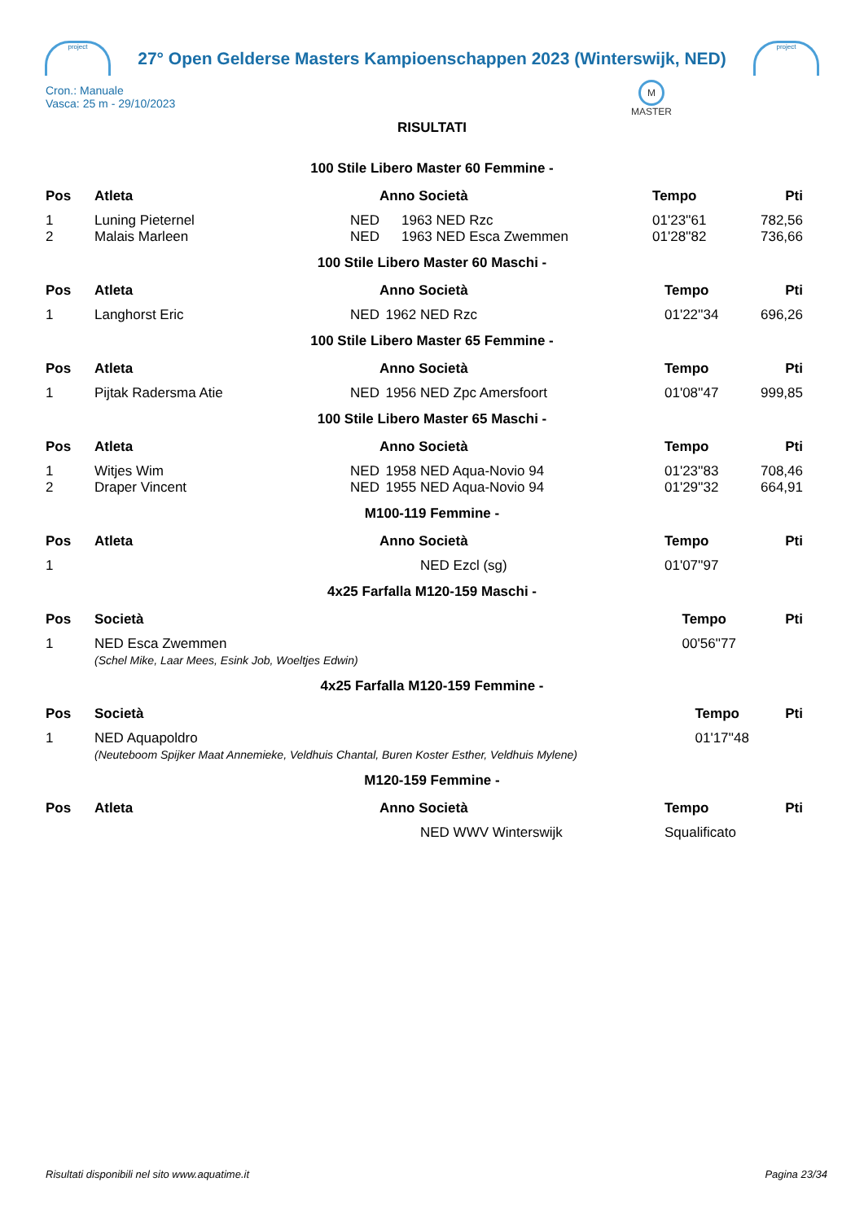project
27° Open Gelderse Masters Kampioenschappen 2023 (Winterswijk, NED)
project
Cron.: Manuale
Vasca: 25 m - 29/10/2023
M
MASTER
RISULTATI
100 Stile Libero Master 60 Femmine -
| Pos | Atleta | | Anno Società | | Tempo | Pti |
| --- | --- | --- | --- | --- | --- | --- |
| 1 | Luning Pieternel | NED | 1963 | NED Rzc | 01'23''61 | 782,56 |
| 2 | Malais Marleen | NED | 1963 | NED Esca Zwemmen | 01'28''82 | 736,66 |
100 Stile Libero Master 60 Maschi -
| Pos | Atleta | | Anno Società | | Tempo | Pti |
| --- | --- | --- | --- | --- | --- | --- |
| 1 | Langhorst Eric | NED | 1962 | NED Rzc | 01'22''34 | 696,26 |
100 Stile Libero Master 65 Femmine -
| Pos | Atleta | | Anno Società | | Tempo | Pti |
| --- | --- | --- | --- | --- | --- | --- |
| 1 | Pijtak Radersma Atie | NED | 1956 | NED Zpc Amersfoort | 01'08''47 | 999,85 |
100 Stile Libero Master 65 Maschi -
| Pos | Atleta | | Anno Società | | Tempo | Pti |
| --- | --- | --- | --- | --- | --- | --- |
| 1 | Witjes Wim | NED | 1958 | NED Aqua-Novio 94 | 01'23''83 | 708,46 |
| 2 | Draper Vincent | NED | 1955 | NED Aqua-Novio 94 | 01'29''32 | 664,91 |
M100-119 Femmine -
| Pos | Atleta | | Anno Società | | Tempo | Pti |
| --- | --- | --- | --- | --- | --- | --- |
| 1 | | | | NED Ezcl (sg) | 01'07''97 | |
4x25 Farfalla M120-159 Maschi -
| Pos | Società | Tempo | Pti |
| --- | --- | --- | --- |
| 1 | NED Esca Zwemmen | 00'56''77 | |
| | (Schel Mike, Laar Mees, Esink Job, Woeltjes Edwin) | | |
4x25 Farfalla M120-159 Femmine -
| Pos | Società | Tempo | Pti |
| --- | --- | --- | --- |
| 1 | NED Aquapoldro | 01'17''48 | |
| | (Neuteboom Spijker Maat Annemieke, Veldhuis Chantal, Buren Koster Esther, Veldhuis Mylene) | | |
M120-159 Femmine -
| Pos | Atleta | | Anno Società | | Tempo | Pti |
| --- | --- | --- | --- | --- | --- | --- |
| | | | | NED WWV Winterswijk | Squalificato | |
Risultati disponibili nel sito www.aquatime.it Pagina 23/34